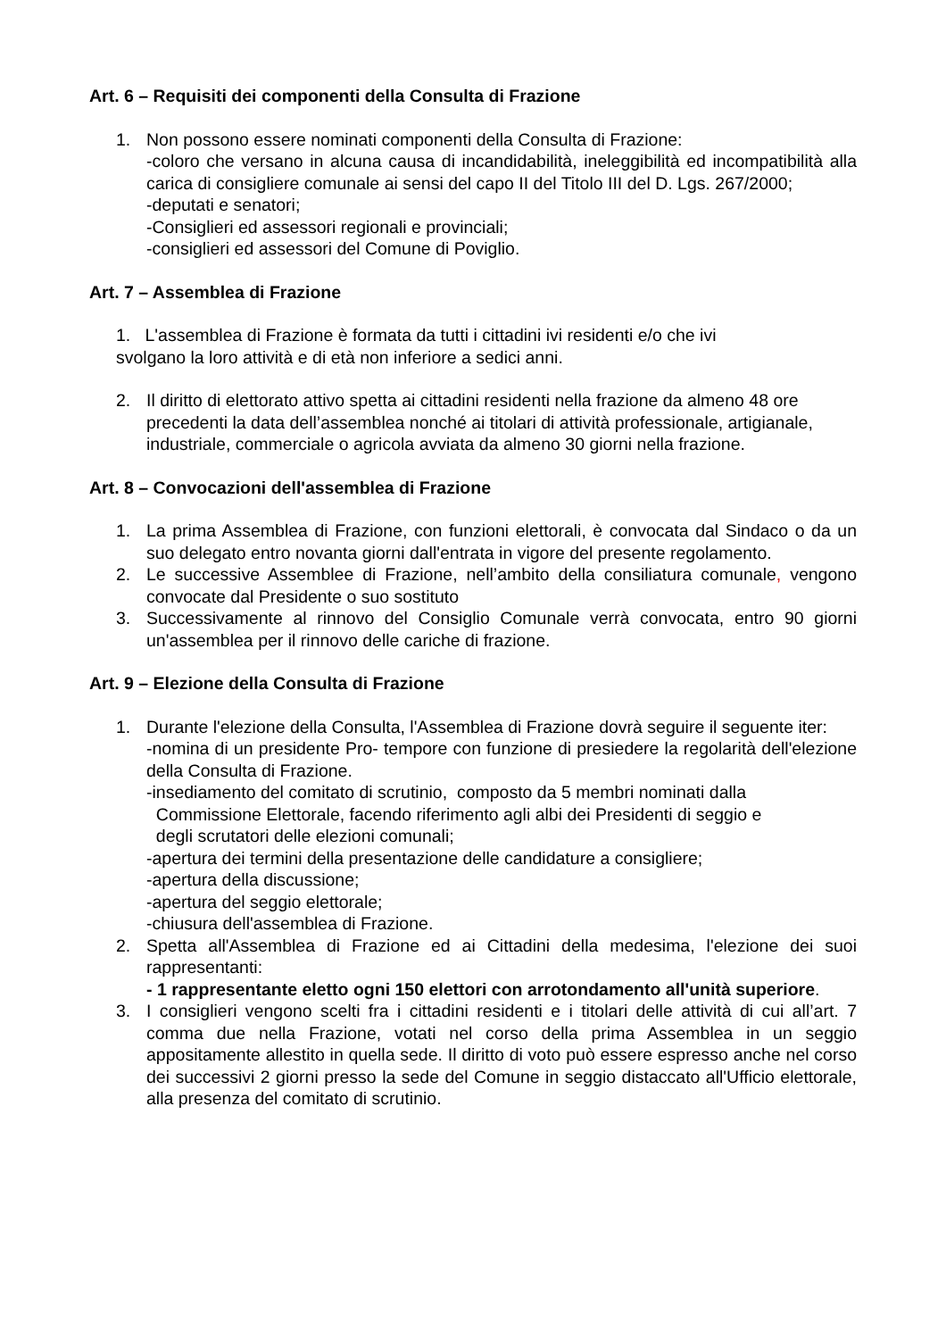Art. 6 – Requisiti dei componenti della Consulta di Frazione
1. Non possono essere nominati componenti della Consulta di Frazione:
-coloro che versano in alcuna causa di incandidabilità, ineleggibilità ed incompatibilità alla carica di consigliere comunale ai sensi del capo II del Titolo III del D. Lgs. 267/2000;
-deputati e senatori;
-Consiglieri ed assessori regionali e provinciali;
-consiglieri ed assessori del Comune di Poviglio.
Art. 7 – Assemblea di Frazione
1. L'assemblea di Frazione è formata da tutti i cittadini ivi residenti e/o che ivi
svolgano la loro attività e di età non inferiore a sedici anni.
2. Il diritto di elettorato attivo spetta ai cittadini residenti nella frazione da almeno 48 ore precedenti la data dell’assemblea nonché ai titolari di attività professionale, artigianale, industriale, commerciale o agricola avviata da almeno 30 giorni nella frazione.
Art. 8 – Convocazioni dell'assemblea di Frazione
1. La prima Assemblea di Frazione, con funzioni elettorali, è convocata dal Sindaco o da un suo delegato entro novanta giorni dall'entrata in vigore del presente regolamento.
2. Le successive Assemblee di Frazione, nell’ambito della consiliatura comunale, vengono convocate dal Presidente o suo sostituto
3. Successivamente al rinnovo del Consiglio Comunale verrà convocata, entro 90 giorni un'assemblea per il rinnovo delle cariche di frazione.
Art. 9 – Elezione della Consulta di Frazione
1. Durante l'elezione della Consulta, l'Assemblea di Frazione dovrà seguire il seguente iter:
-nomina di un presidente Pro- tempore con funzione di presiedere la regolarità dell'elezione della Consulta di Frazione.
-insediamento del comitato di scrutinio, composto da 5 membri nominati dalla
Commissione Elettorale, facendo riferimento agli albi dei Presidenti di seggio e
degli scrutatori delle elezioni comunali;
-apertura dei termini della presentazione delle candidature a consigliere;
-apertura della discussione;
-apertura del seggio elettorale;
-chiusura dell'assemblea di Frazione.
2. Spetta all'Assemblea di Frazione ed ai Cittadini della medesima, l'elezione dei suoi rappresentanti:
- 1 rappresentante eletto ogni 150 elettori con arrotondamento all'unità superiore.
3. I consiglieri vengono scelti fra i cittadini residenti e i titolari delle attività di cui all’art. 7 comma due nella Frazione, votati nel corso della prima Assemblea in un seggio appositamente allestito in quella sede. Il diritto di voto può essere espresso anche nel corso dei successivi 2 giorni presso la sede del Comune in seggio distaccato all'Ufficio elettorale, alla presenza del comitato di scrutinio.